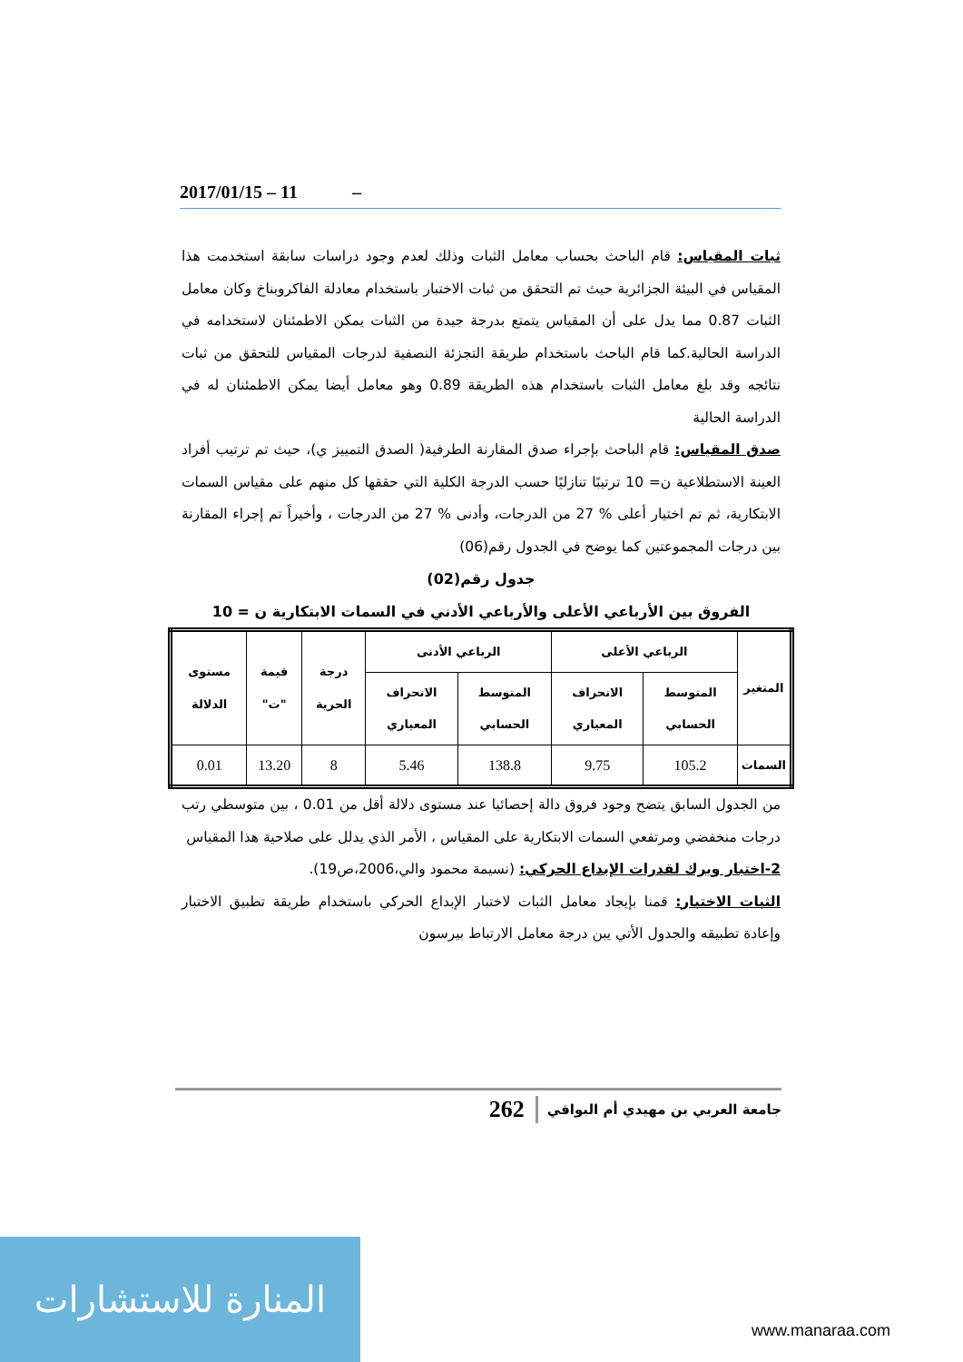2017/01/15 – 11 –
ثبات المقياس: قام الباحث بحساب معامل الثبات وذلك لعدم وجود دراسات سابقة استخدمت هذا المقياس في البيئة الجزائرية حيث تم التحقق من ثبات الاختبار باستخدام معادلة الفاكروبناخ وكان معامل الثبات 0.87 مما يدل على أن المقياس يتمتع بدرجة جيدة من الثبات يمكن الاطمئنان لاستخدامه في الدراسة الحالية.كما قام الباحث باستخدام طريقة التجزئة النصفية لدرجات المقياس للتحقق من ثبات نتائجه وقد بلغ معامل الثبات باستخدام هذه الطريقة 0.89 وهو معامل أيضا يمكن الاطمئنان له في الدراسة الحالية
صدق المقياس: قام الباحث بإجراء صدق المقارنة الطرفية( الصدق التمييز ي)، حيث تم ترتيب أفراد العينة الاستطلاعية ن= 10 ترتيبًا تنازليًا حسب الدرجة الكلية التي حققها كل منهم على مقياس السمات الابتكارية، ثم تم اختيار أعلى % 27 من الدرجات، وأدنى % 27 من الدرجات ، وأخيراً تم إجراء المقارنة بين درجات المجموعتين كما يوضح في الجدول رقم(06)
جدول رقم(02)
الفروق بين الأرباعي الأعلى والأرباعي الأدني في السمات الابتكارية ن = 10
| المتغير | الرباعي الأعلى | | الرباعي الأدنى | | درجة الحرية | قيمة "ت" | مستوى الدلالة |
| --- | --- | --- | --- | --- | --- | --- | --- |
| | المتوسط الحسابي | الانحراف المعياري | المتوسط الحسابي | الانحراف المعياري | | | |
| السمات | 105.2 | 9.75 | 138.8 | 5.46 | 8 | 13.20 | 0.01 |
من الجدول السابق يتضح وجود فروق دالة إحصائيا عند مستوى دلالة أقل من 0.01 ، بين متوسطي رتب درجات منخفضي ومرتفعي السمات الابتكارية على المقياس ، الأمر الذي يدلل على صلاحية هذا المقياس
2-اختبار ويرك لقدرات الإبداع الحركي: (نسيمة محمود والي،2006،ص19).
الثبات الاختبار: قمنا بإيجاد معامل الثبات لاختبار الإبداع الحركي باستخدام طريقة تطبيق الاختبار وإعادة تطبيقه والجدول الأتي يبن درجة معامل الارتباط بيرسون
جامعة العربي بن مهيدي أم البواقي 262
المنارة للاستشارات
www.manaraa.com